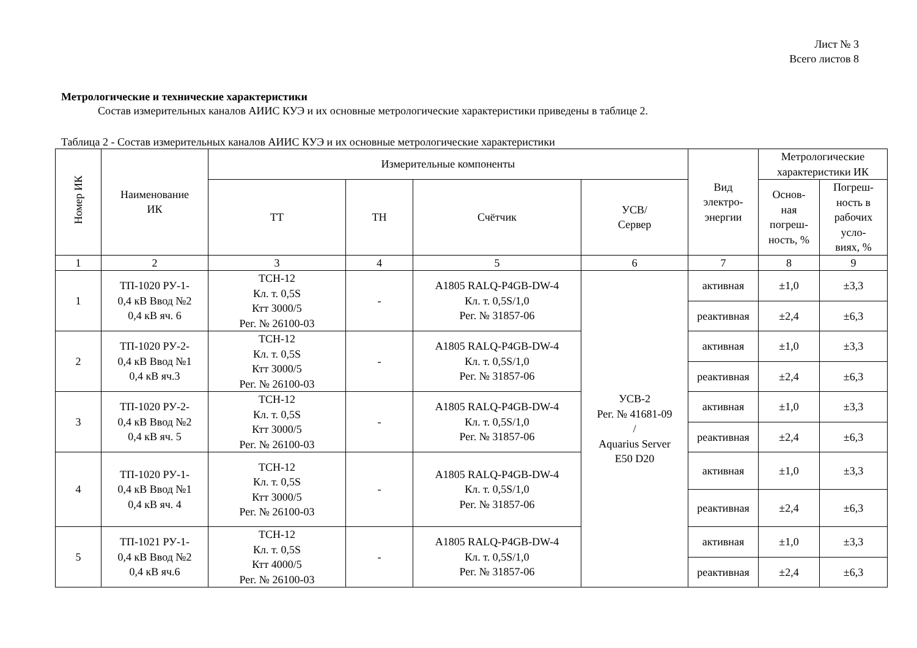Лист № 3
Всего листов 8
Метрологические и технические характеристики
Состав измерительных каналов АИИС КУЭ и их основные метрологические характеристики приведены в таблице 2.
Таблица 2 - Состав измерительных каналов АИИС КУЭ и их основные метрологические характеристики
| Номер ИК | Наименование ИК | Измерительные компоненты | | | | Вид электро- энергии | Метрологические характеристики ИК | |
| --- | --- | --- | --- | --- | --- | --- | --- | --- |
| | | ТТ | ТН | Счётчик | УСВ/ Сервер | | Основ- ная погреш- ность, % | Погреш- ность в рабочих усло- виях, % |
| 1 | 2 | 3 | 4 | 5 | 6 | 7 | 8 | 9 |
| 1 | ТП-1020 РУ-1- 0,4 кВ Ввод №2 0,4 кВ яч. 6 | ТСН-12 Кл. т. 0,5S Ктт 3000/5 Рег. № 26100-03 | - | A1805 RALQ-P4GB-DW-4 Кл. т. 0,5S/1,0 Рег. № 31857-06 | УСВ-2 Рег. № 41681-09 / Aquarius Server E50 D20 | активная | ±1,0 | ±3,3 |
| | | | | | | реактивная | ±2,4 | ±6,3 |
| 2 | ТП-1020 РУ-2- 0,4 кВ Ввод №1 0,4 кВ яч.3 | ТСН-12 Кл. т. 0,5S Ктт 3000/5 Рег. № 26100-03 | - | A1805 RALQ-P4GB-DW-4 Кл. т. 0,5S/1,0 Рег. № 31857-06 | | активная | ±1,0 | ±3,3 |
| | | | | | | реактивная | ±2,4 | ±6,3 |
| 3 | ТП-1020 РУ-2- 0,4 кВ Ввод №2 0,4 кВ яч. 5 | ТСН-12 Кл. т. 0,5S Ктт 3000/5 Рег. № 26100-03 | - | A1805 RALQ-P4GB-DW-4 Кл. т. 0,5S/1,0 Рег. № 31857-06 | | активная | ±1,0 | ±3,3 |
| | | | | | | реактивная | ±2,4 | ±6,3 |
| 4 | ТП-1020 РУ-1- 0,4 кВ Ввод №1 0,4 кВ яч. 4 | ТСН-12 Кл. т. 0,5S Ктт 3000/5 Рег. № 26100-03 | - | A1805 RALQ-P4GB-DW-4 Кл. т. 0,5S/1,0 Рег. № 31857-06 | | активная | ±1,0 | ±3,3 |
| | | | | | | реактивная | ±2,4 | ±6,3 |
| 5 | ТП-1021 РУ-1- 0,4 кВ Ввод №2 0,4 кВ яч.6 | ТСН-12 Кл. т. 0,5S Ктт 4000/5 Рег. № 26100-03 | - | A1805 RALQ-P4GB-DW-4 Кл. т. 0,5S/1,0 Рег. № 31857-06 | | активная | ±1,0 | ±3,3 |
| | | | | | | реактивная | ±2,4 | ±6,3 |